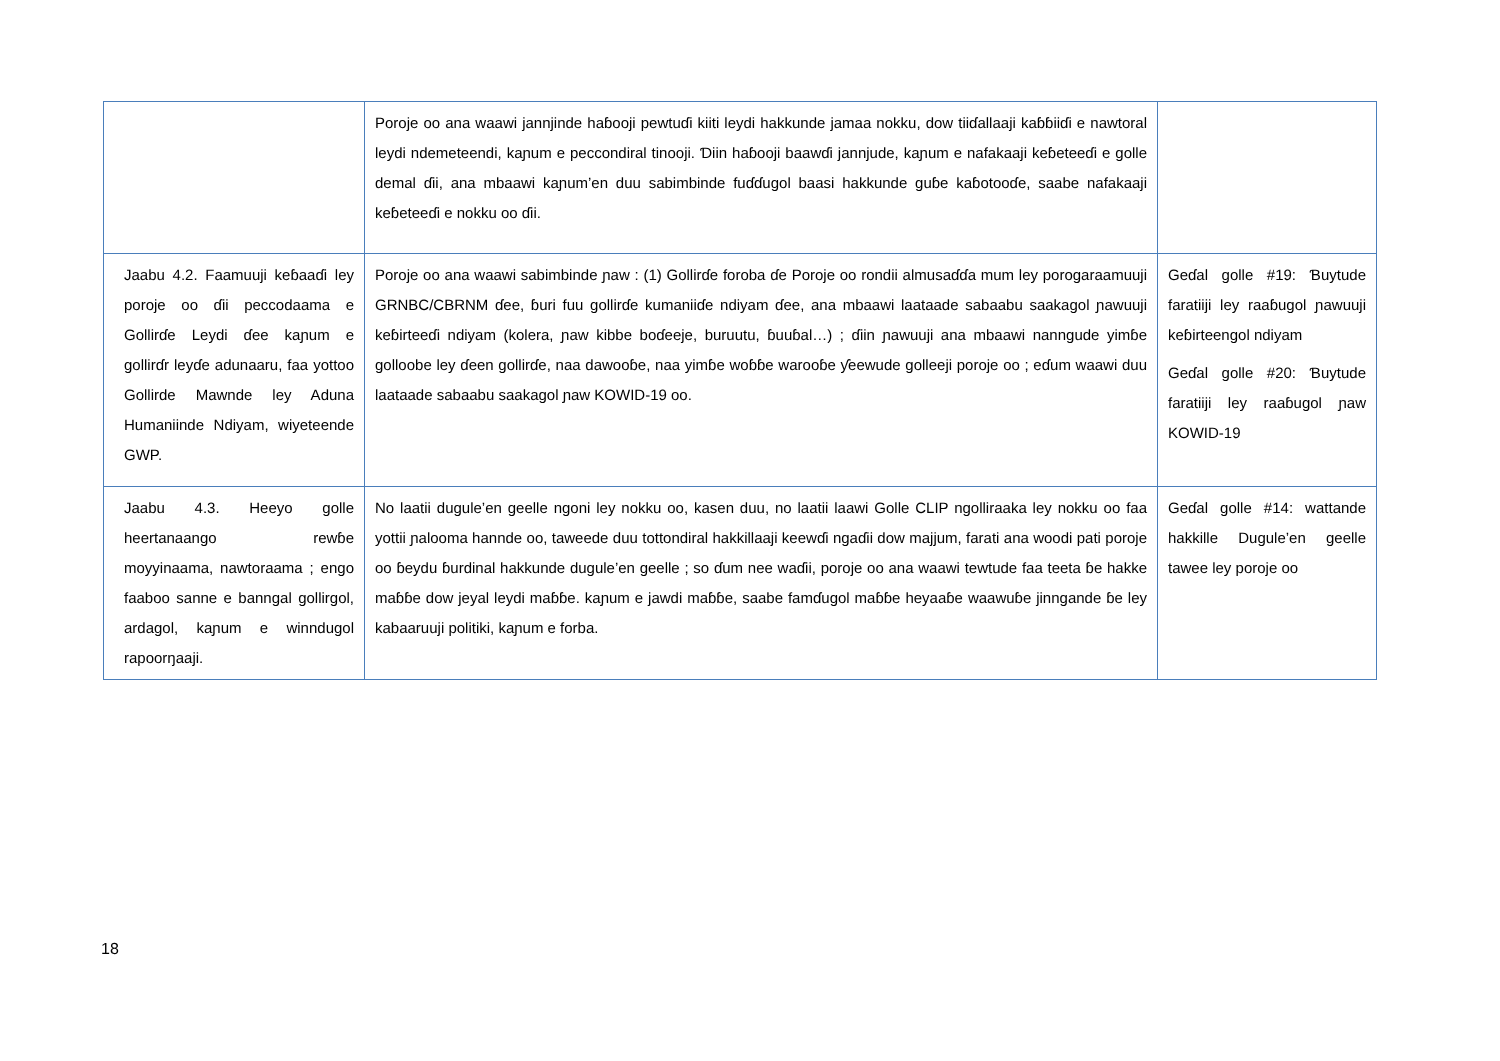| | Poroje oo ana waawi jannjinde haɓooji pewtuɗi kiiti leydi hakkunde jamaa nokku, dow tiiɗallaaji kaɓɓiiɗi e nawtoral leydi ndemeteendi, kaɲum e peccondiral tinooji. Ɗiin haɓooji baawɗi jannjude, kaɲum e nafakaaji keɓeteeɗi e golle demal ɗii, ana mbaawi kaɲum’en duu sabimbinde fuɗɗugol baasi hakkunde guɓe kaɓotooɗe, saabe nafakaaji keɓeteeɗi e nokku oo ɗii. | |
| Jaabu 4.2. Faamuuji keɓaaɗi ley poroje oo ɗii peccodaama e Gollirɗe Leydi ɗee kaɲum e gollirɗr leyɗe adunaaru, faa yottoo Gollirde Mawnde ley Aduna Humaniinde Ndiyam, wiyeteende GWP. | Poroje oo ana waawi sabimbinde ɲaw : (1) Gollirɗe foroba ɗe Poroje oo rondii almusaɗɗa mum ley porogaraamuuji GRNBC/CBRNM ɗee, ɓuri fuu gollirɗe kumaniiɗe ndiyam ɗee, ana mbaawi laataade sabaabu saakagol ɲawuuji keɓirteeɗi ndiyam (kolera, ɲaw kibbe boɗeeje, buruutu, ɓuuɓal…) ; ɗiin ɲawuuji ana mbaawi nanngude yimɓe golloobe ley ɗeen gollirɗe, naa dawooɓe, naa yimɓe woɓɓe warooɓe ƴeewude golleeji poroje oo ; eɗum waawi duu laataade sabaabu saakagol ɲaw KOWID-19 oo. | Geɗal golle #19: Ɓuytude faratiiji ley raaɓugol ɲawuuji keɓirteengol ndiyam Geɗal golle #20: Ɓuytude faratiiji ley raaɓugol ɲaw KOWID-19 |
| Jaabu 4.3. Heeyo golle heertanaango rewɓe moyyinaama, nawtoraama ; engo faaboo sanne e banngal gollirgol, ardagol, kaɲum e winndugol rapoorŋaaji. | No laatii dugule’en geelle ngoni ley nokku oo, kasen duu, no laatii laawi Golle CLIP ngolliraaka ley nokku oo faa yottii ɲalooma hannde oo, taweede duu tottondiral hakkillaaji keewɗi ngaɗii dow majjum, farati ana woodi pati poroje oo ɓeydu ɓurdinal hakkunde dugule’en geelle ; so ɗum nee waɗii, poroje oo ana waawi tewtude faa teeta ɓe hakke maɓɓe dow jeyal leydi maɓɓe. kaɲum e jawdi maɓɓe, saabe famɗugol maɓɓe heyaaɓe waawuɓe jinngande ɓe ley kabaaruuji politiki, kaɲum e forba. | Geɗal golle #14: wattande hakkille Dugule’en geelle tawee ley poroje oo |
18